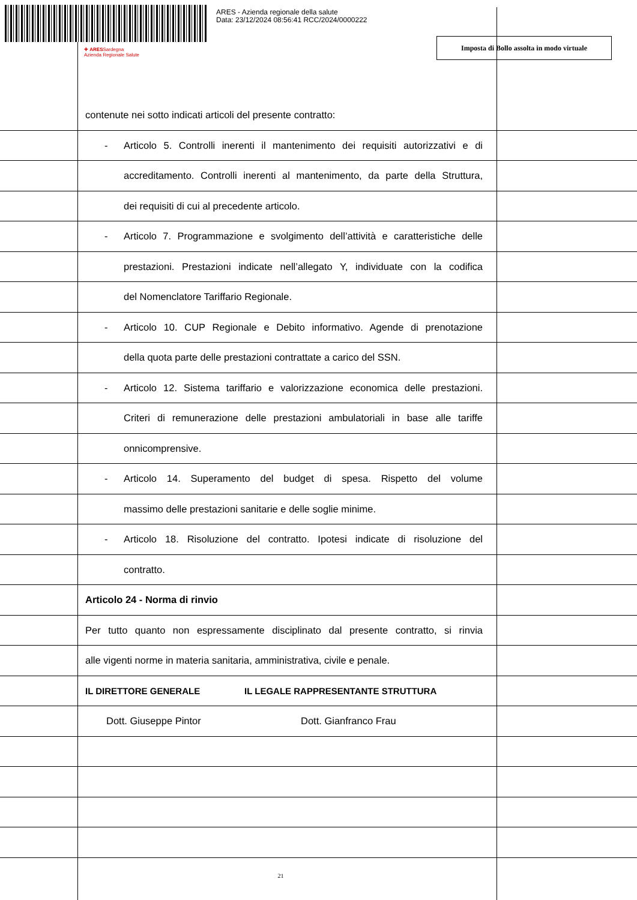ARES - Azienda regionale della salute
Data: 23/12/2024 08:56:41 RCC/2024/0000222
✚ ARESSardegna
Azienda Regionale Salute
Imposta di Bollo assolta in modo virtuale
contenute nei sotto indicati articoli del presente contratto:
-
Articolo 5. Controlli inerenti il mantenimento dei requisiti autorizzativi e di
accreditamento. Controlli inerenti al mantenimento, da parte della Struttura,
dei requisiti di cui al precedente articolo.
-
Articolo 7. Programmazione e svolgimento dell’attività e caratteristiche delle
prestazioni. Prestazioni indicate nell’allegato Y, individuate con la codifica
del Nomenclatore Tariffario Regionale.
-
Articolo 10. CUP Regionale e Debito informativo. Agende di prenotazione
della quota parte delle prestazioni contrattate a carico del SSN.
-
Articolo 12. Sistema tariffario e valorizzazione economica delle prestazioni.
Criteri di remunerazione delle prestazioni ambulatoriali in base alle tariffe
onnicomprensive.
-
Articolo 14. Superamento del budget di spesa. Rispetto del volume
massimo delle prestazioni sanitarie e delle soglie minime.
-
Articolo 18. Risoluzione del contratto. Ipotesi indicate di risoluzione del
contratto.
Articolo 24 - Norma di rinvio
Per tutto quanto non espressamente disciplinato dal presente contratto, si rinvia
alle vigenti norme in materia sanitaria, amministrativa, civile e penale.
IL DIRETTORE GENERALE IL LEGALE RAPPRESENTANTE STRUTTURA
Dott. Giuseppe Pintor Dott. Gianfranco Frau
21